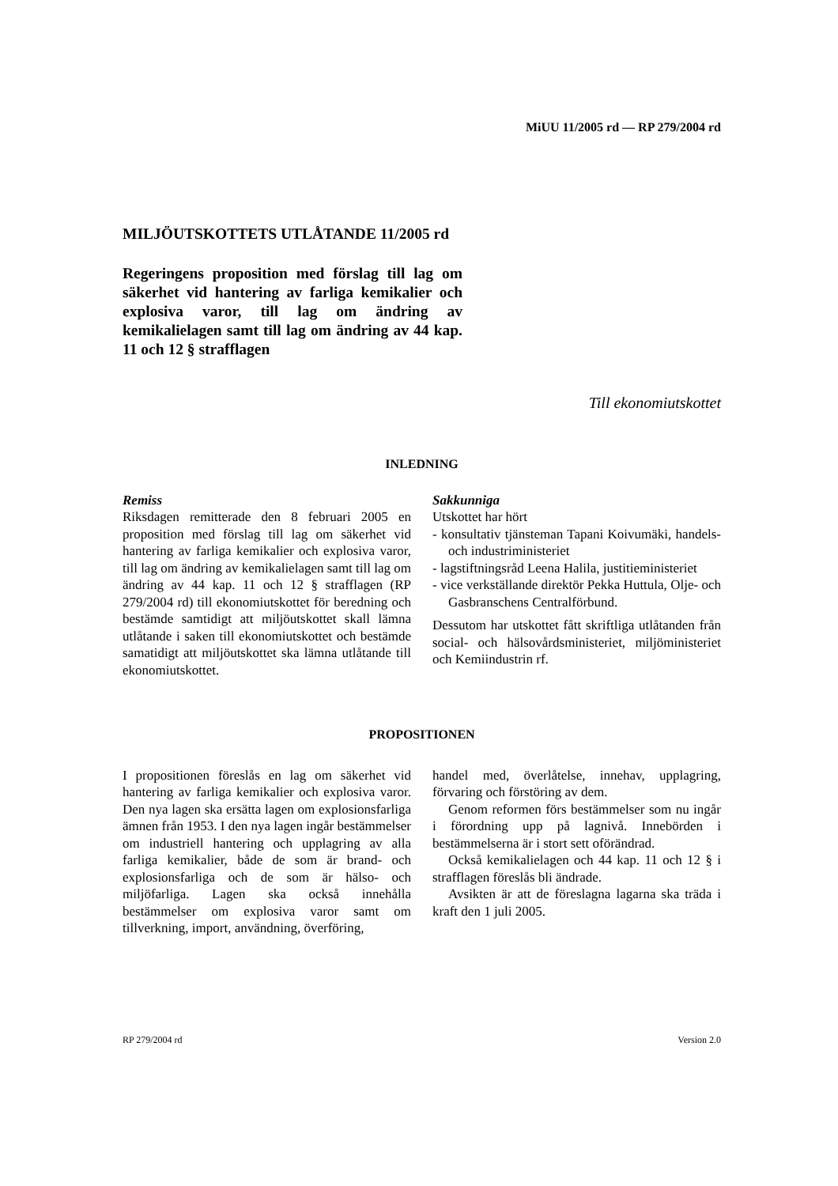MiUU 11/2005 rd — RP 279/2004 rd
MILJÖUTSKOTTETS UTLÅTANDE 11/2005 rd
Regeringens proposition med förslag till lag om säkerhet vid hantering av farliga kemikalier och explosiva varor, till lag om ändring av kemikalielagen samt till lag om ändring av 44 kap. 11 och 12 § strafflagen
Till ekonomiutskottet
INLEDNING
Remiss
Riksdagen remitterade den 8 februari 2005 en proposition med förslag till lag om säkerhet vid hantering av farliga kemikalier och explosiva varor, till lag om ändring av kemikalielagen samt till lag om ändring av 44 kap. 11 och 12 § strafflagen (RP 279/2004 rd) till ekonomiutskottet för beredning och bestämde samtidigt att miljöutskottet skall lämna utlåtande i saken till ekonomiutskottet och bestämde samatidigt att miljöutskottet ska lämna utlåtande till ekonomiutskottet.
Sakkunniga
Utskottet har hört
- konsultativ tjänsteman Tapani Koivumäki, handels- och industriministeriet
- lagstiftningsråd Leena Halila, justitieministeriet
- vice verkställande direktör Pekka Huttula, Olje- och Gasbranschens Centralförbund.
Dessutom har utskottet fått skriftliga utlåtanden från social- och hälsovårdsministeriet, miljöministeriet och Kemiindustrin rf.
PROPOSITIONEN
I propositionen föreslås en lag om säkerhet vid hantering av farliga kemikalier och explosiva varor. Den nya lagen ska ersätta lagen om explosionsfarliga ämnen från 1953. I den nya lagen ingår bestämmelser om industriell hantering och upplagring av alla farliga kemikalier, både de som är brand- och explosionsfarliga och de som är hälso- och miljöfarliga. Lagen ska också innehålla bestämmelser om explosiva varor samt om tillverkning, import, användning, överföring,
handel med, överlåtelse, innehav, upplagring, förvaring och förstöring av dem.
Genom reformen förs bestämmelser som nu ingår i förordning upp på lagnivå. Innebörden i bestämmelserna är i stort sett oförändrad.
Också kemikalielagen och 44 kap. 11 och 12 § i strafflagen föreslås bli ändrade.
Avsikten är att de föreslagna lagarna ska träda i kraft den 1 juli 2005.
RP 279/2004 rd Version 2.0